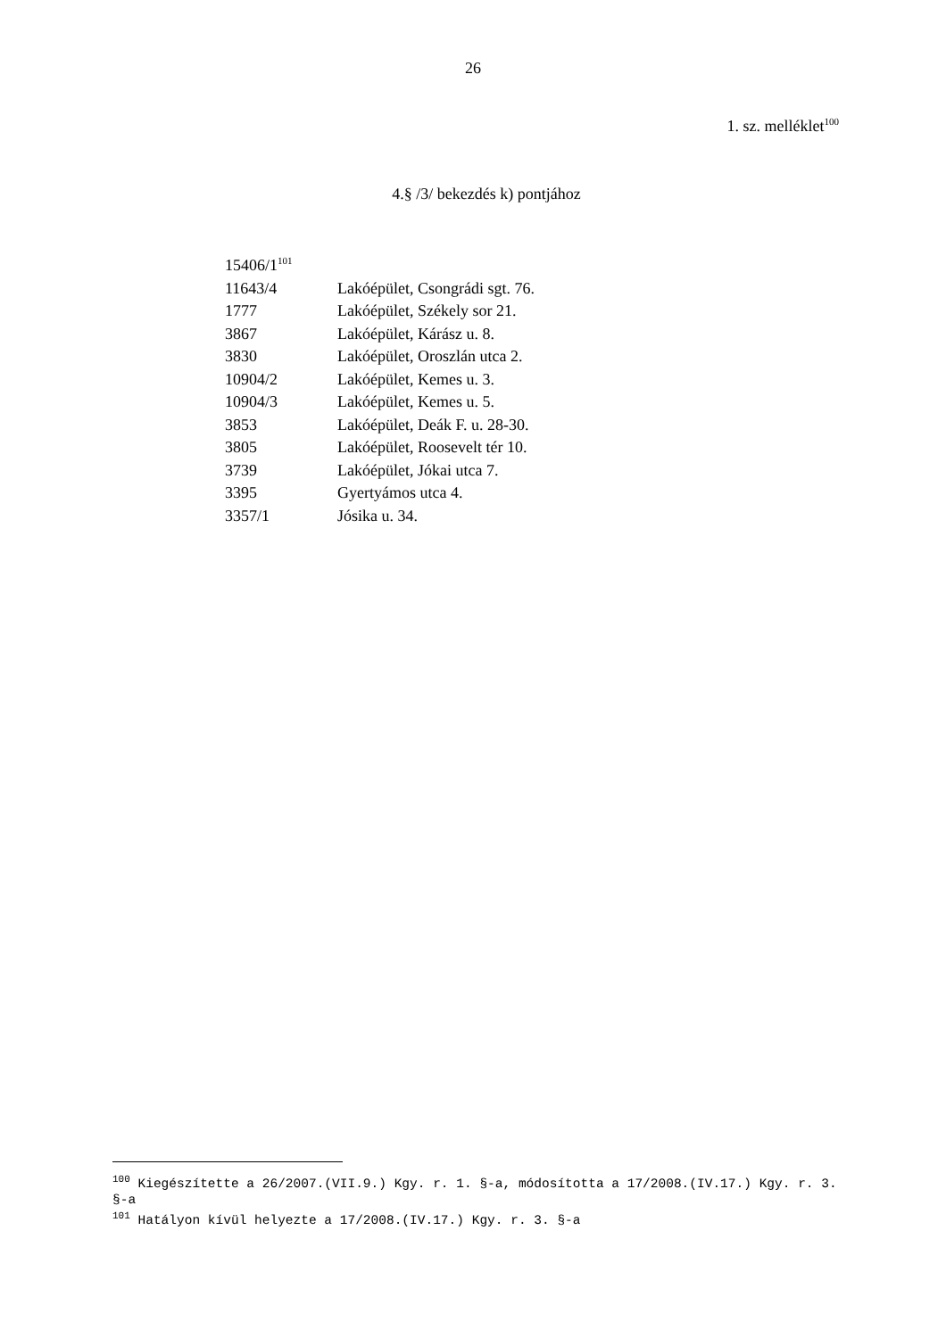26
1. sz. melléklet<sup>100</sup>
4.§ /3/ bekezdés k) pontjához
| 15406/1<sup>101</sup> | |
| 11643/4 | Lakóépület, Csongrádi sgt. 76. |
| 1777 | Lakóépület, Székely sor 21. |
| 3867 | Lakóépület, Kárász u. 8. |
| 3830 | Lakóépület, Oroszlán utca 2. |
| 10904/2 | Lakóépület, Kemes u. 3. |
| 10904/3 | Lakóépület, Kemes u. 5. |
| 3853 | Lakóépület, Deák F. u. 28-30. |
| 3805 | Lakóépület, Roosevelt tér 10. |
| 3739 | Lakóépület, Jókai utca 7. |
| 3395 | Gyertyámos utca 4. |
| 3357/1 | Jósika u. 34. |
<sup>100</sup> Kiegészítette a 26/2007.(VII.9.) Kgy. r. 1. §-a, módosította a 17/2008.(IV.17.) Kgy. r. 3. §-a
<sup>101</sup> Hatályon kívül helyezte a 17/2008.(IV.17.) Kgy. r. 3. §-a